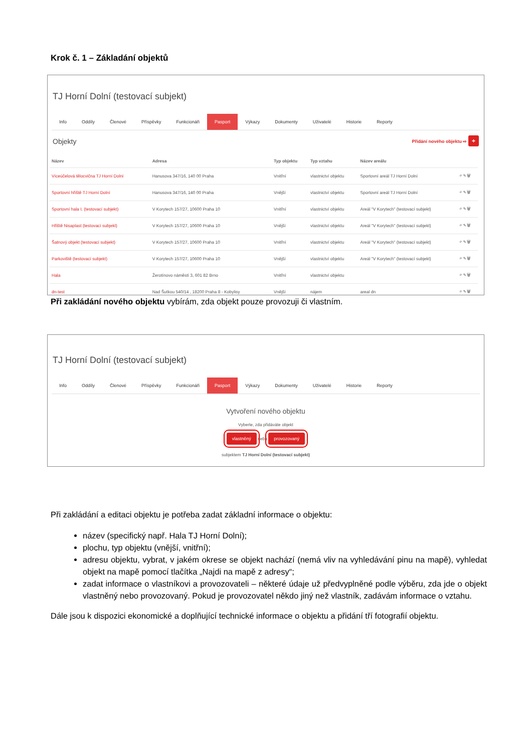Krok č. 1 – Základání objektů
TJ Horní Dolní (testovací subjekt)
Info Oddíly Členové Příspěvky Funkcionáři Pasport Výkazy Dokumenty Uživatelé Historie Reporty
Objekty Přidání nového objektu ⇨ +
| Název | Adresa | Typ objektu | Typ vztahu | Název areálu | |
| --- | --- | --- | --- | --- | --- |
| Víceúčelová tělocvična TJ Horní Dolní | Hanusova 347/16, 140 00 Praha | Vnitřní | vlastnictví objektu | Sportovní areál TJ Horní Dolní | ⌕ ✎ 🗑 |
| Sportovní hřiště TJ Horní Dolní | Hanusova 347/16, 140 00 Praha | Vnější | vlastnictví objektu | Sportovní areál TJ Horní Dolní | ⌕ ✎ 🗑 |
| Sportovní hala I. (testovací subjekt) | V Korytech 157/27, 10600 Praha 10 | Vnitřní | vlastnictví objektu | Areál "V Korytech" (testovací subjekt) | ⌕ ✎ 🗑 |
| Hřiště Nisaplast (testovací subjekt) | V Korytech 157/27, 10600 Praha 10 | Vnější | vlastnictví objektu | Areál "V Korytech" (testovací subjekt) | ⌕ ✎ 🗑 |
| Šatnový objekt (testovací subjekt) | V Korytech 157/27, 10600 Praha 10 | Vnitřní | vlastnictví objektu | Areál "V Korytech" (testovací subjekt) | ⌕ ✎ 🗑 |
| Parkoviště (testovací subjekt) | V Korytech 157/27, 10600 Praha 10 | Vnější | vlastnictví objektu | Areál "V Korytech" (testovací subjekt) | ⌕ ✎ 🗑 |
| Hala | Žerotínovo náměstí 3, 601 82 Brno | Vnitřní | vlastnictví objektu | | ⌕ ✎ 🗑 |
| dn-test | Nad Šutkou 540/14 , 18200 Praha 8 - Kobylisy | Vnější | nájem | areal dn | ⌕ ✎ 🗑 |
Při zakládání nového objektu vybírám, zda objekt pouze provozuji či vlastním.
TJ Horní Dolní (testovací subjekt)
Info Oddíly Členové Příspěvky Funkcionáři Pasport Výkazy Dokumenty Uživatelé Historie Reporty
Vytvoření nového objektu
Vyberte, zda přidáváte objekt
vlastněný nebo provozovaný
subjektem TJ Horní Dolní (testovací subjekt)
Při zakládání a editaci objektu je potřeba zadat základní informace o objektu:
název (specifický např. Hala TJ Horní Dolní);
plochu, typ objektu (vnější, vnitřní);
adresu objektu, vybrat, v jakém okrese se objekt nachází (nemá vliv na vyhledávání pinu na mapě), vyhledat objekt na mapě pomocí tlačítka „Najdi na mapě z adresy“;
zadat informace o vlastníkovi a provozovateli – některé údaje už předvyplněné podle výběru, zda jde o objekt vlastněný nebo provozovaný. Pokud je provozovatel někdo jiný než vlastník, zadávám informace o vztahu.
Dále jsou k dispozici ekonomické a doplňující technické informace o objektu a přidání tří fotografií objektu.